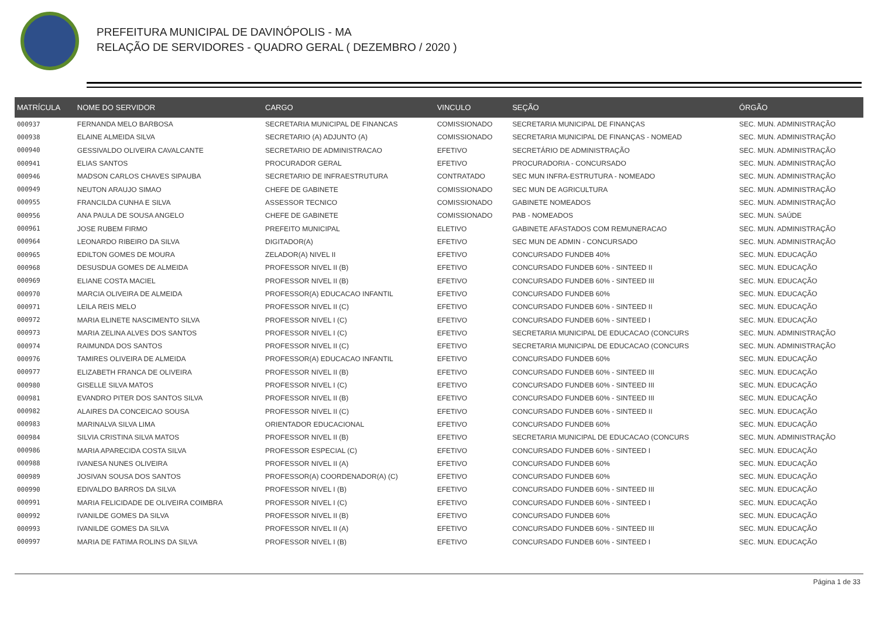PREFEITURA MUNICIPAL DE DAVINÓPOLIS - MA
RELAÇÃO DE SERVIDORES - QUADRO GERAL ( DEZEMBRO / 2020 )
| MATRÍCULA | NOME DO SERVIDOR | CARGO | VINCULO | SEÇÃO | ÓRGÃO |
| --- | --- | --- | --- | --- | --- |
| 000937 | FERNANDA MELO BARBOSA | SECRETARIA MUNICIPAL DE FINANCAS | COMISSIONADO | SECRETARIA MUNICIPAL DE FINANÇAS | SEC. MUN. ADMINISTRAÇÃO |
| 000938 | ELAINE ALMEIDA SILVA | SECRETARIO (A) ADJUNTO (A) | COMISSIONADO | SECRETARIA MUNICIPAL DE FINANÇAS - NOMEAD | SEC. MUN. ADMINISTRAÇÃO |
| 000940 | GESSIVALDO OLIVEIRA CAVALCANTE | SECRETARIO DE ADMINISTRACAO | EFETIVO | SECRETÁRIO DE ADMINISTRAÇÃO | SEC. MUN. ADMINISTRAÇÃO |
| 000941 | ELIAS SANTOS | PROCURADOR GERAL | EFETIVO | PROCURADORIA - CONCURSADO | SEC. MUN. ADMINISTRAÇÃO |
| 000946 | MADSON CARLOS CHAVES SIPAUBA | SECRETARIO DE INFRAESTRUTURA | CONTRATADO | SEC MUN INFRA-ESTRUTURA - NOMEADO | SEC. MUN. ADMINISTRAÇÃO |
| 000949 | NEUTON ARAUJO SIMAO | CHEFE DE GABINETE | COMISSIONADO | SEC MUN DE AGRICULTURA | SEC. MUN. ADMINISTRAÇÃO |
| 000955 | FRANCILDA CUNHA E SILVA | ASSESSOR TECNICO | COMISSIONADO | GABINETE NOMEADOS | SEC. MUN. ADMINISTRAÇÃO |
| 000956 | ANA PAULA DE SOUSA ANGELO | CHEFE DE GABINETE | COMISSIONADO | PAB - NOMEADOS | SEC. MUN. SAÚDE |
| 000961 | JOSE RUBEM FIRMO | PREFEITO MUNICIPAL | ELETIVO | GABINETE AFASTADOS COM REMUNERACAO | SEC. MUN. ADMINISTRAÇÃO |
| 000964 | LEONARDO RIBEIRO DA SILVA | DIGITADOR(A) | EFETIVO | SEC MUN DE ADMIN - CONCURSADO | SEC. MUN. ADMINISTRAÇÃO |
| 000965 | EDILTON GOMES DE MOURA | ZELADOR(A) NIVEL II | EFETIVO | CONCURSADO FUNDEB 40% | SEC. MUN. EDUCAÇÃO |
| 000968 | DESUSDUA GOMES DE ALMEIDA | PROFESSOR NIVEL II (B) | EFETIVO | CONCURSADO FUNDEB 60% - SINTEED II | SEC. MUN. EDUCAÇÃO |
| 000969 | ELIANE COSTA MACIEL | PROFESSOR NIVEL II (B) | EFETIVO | CONCURSADO FUNDEB 60% - SINTEED III | SEC. MUN. EDUCAÇÃO |
| 000970 | MARCIA OLIVEIRA DE ALMEIDA | PROFESSOR(A) EDUCACAO INFANTIL | EFETIVO | CONCURSADO FUNDEB 60% | SEC. MUN. EDUCAÇÃO |
| 000971 | LEILA REIS MELO | PROFESSOR NIVEL II (C) | EFETIVO | CONCURSADO FUNDEB 60% - SINTEED II | SEC. MUN. EDUCAÇÃO |
| 000972 | MARIA ELINETE NASCIMENTO SILVA | PROFESSOR NIVEL I (C) | EFETIVO | CONCURSADO FUNDEB 60% - SINTEED I | SEC. MUN. EDUCAÇÃO |
| 000973 | MARIA ZELINA ALVES DOS SANTOS | PROFESSOR NIVEL I (C) | EFETIVO | SECRETARIA MUNICIPAL DE EDUCACAO (CONCURS | SEC. MUN. ADMINISTRAÇÃO |
| 000974 | RAIMUNDA DOS SANTOS | PROFESSOR NIVEL II (C) | EFETIVO | SECRETARIA MUNICIPAL DE EDUCACAO (CONCURS | SEC. MUN. ADMINISTRAÇÃO |
| 000976 | TAMIRES OLIVEIRA DE ALMEIDA | PROFESSOR(A) EDUCACAO INFANTIL | EFETIVO | CONCURSADO FUNDEB 60% | SEC. MUN. EDUCAÇÃO |
| 000977 | ELIZABETH FRANCA DE OLIVEIRA | PROFESSOR NIVEL II (B) | EFETIVO | CONCURSADO FUNDEB 60% - SINTEED III | SEC. MUN. EDUCAÇÃO |
| 000980 | GISELLE SILVA MATOS | PROFESSOR NIVEL I (C) | EFETIVO | CONCURSADO FUNDEB 60% - SINTEED III | SEC. MUN. EDUCAÇÃO |
| 000981 | EVANDRO PITER DOS SANTOS SILVA | PROFESSOR NIVEL II (B) | EFETIVO | CONCURSADO FUNDEB 60% - SINTEED III | SEC. MUN. EDUCAÇÃO |
| 000982 | ALAIRES DA CONCEICAO SOUSA | PROFESSOR NIVEL II (C) | EFETIVO | CONCURSADO FUNDEB 60% - SINTEED II | SEC. MUN. EDUCAÇÃO |
| 000983 | MARINALVA SILVA LIMA | ORIENTADOR EDUCACIONAL | EFETIVO | CONCURSADO FUNDEB 60% | SEC. MUN. EDUCAÇÃO |
| 000984 | SILVIA CRISTINA SILVA MATOS | PROFESSOR NIVEL II (B) | EFETIVO | SECRETARIA MUNICIPAL DE EDUCACAO (CONCURS | SEC. MUN. ADMINISTRAÇÃO |
| 000986 | MARIA APARECIDA COSTA SILVA | PROFESSOR ESPECIAL (C) | EFETIVO | CONCURSADO FUNDEB 60% - SINTEED I | SEC. MUN. EDUCAÇÃO |
| 000988 | IVANESA NUNES OLIVEIRA | PROFESSOR NIVEL II (A) | EFETIVO | CONCURSADO FUNDEB 60% | SEC. MUN. EDUCAÇÃO |
| 000989 | JOSIVAN SOUSA DOS SANTOS | PROFESSOR(A) COORDENADOR(A) (C) | EFETIVO | CONCURSADO FUNDEB 60% | SEC. MUN. EDUCAÇÃO |
| 000990 | EDIVALDO BARROS DA SILVA | PROFESSOR NIVEL I (B) | EFETIVO | CONCURSADO FUNDEB 60% - SINTEED III | SEC. MUN. EDUCAÇÃO |
| 000991 | MARIA FELICIDADE DE OLIVEIRA COIMBRA | PROFESSOR NIVEL I (C) | EFETIVO | CONCURSADO FUNDEB 60% - SINTEED I | SEC. MUN. EDUCAÇÃO |
| 000992 | IVANILDE GOMES DA SILVA | PROFESSOR NIVEL II (B) | EFETIVO | CONCURSADO FUNDEB 60% | SEC. MUN. EDUCAÇÃO |
| 000993 | IVANILDE GOMES DA SILVA | PROFESSOR NIVEL II (A) | EFETIVO | CONCURSADO FUNDEB 60% - SINTEED III | SEC. MUN. EDUCAÇÃO |
| 000997 | MARIA DE FATIMA ROLINS DA SILVA | PROFESSOR NIVEL I (B) | EFETIVO | CONCURSADO FUNDEB 60% - SINTEED I | SEC. MUN. EDUCAÇÃO |
Página 1 de 33